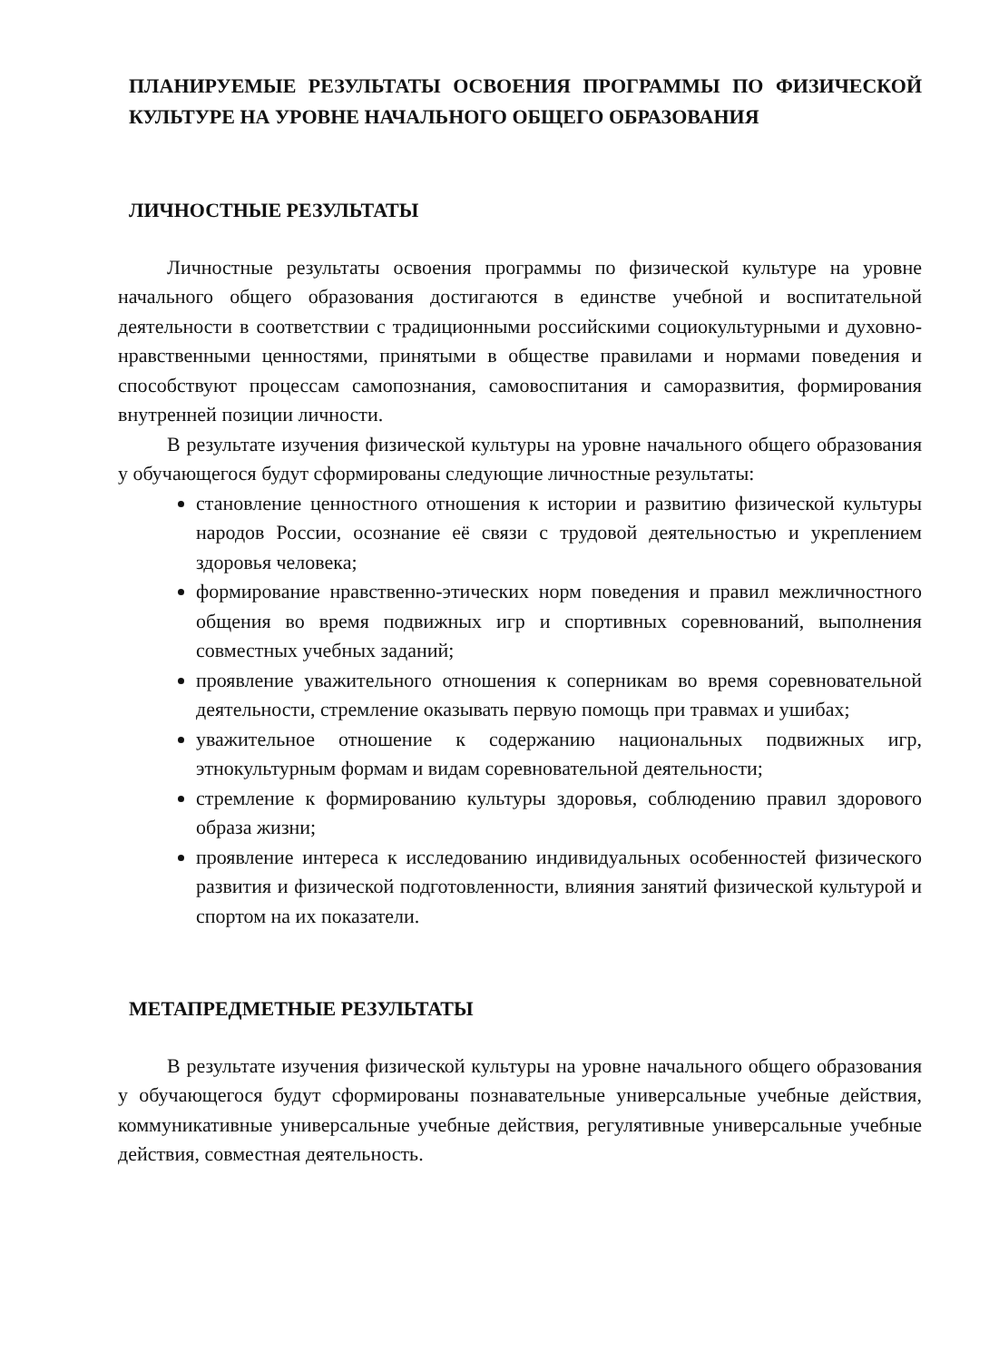ПЛАНИРУЕМЫЕ РЕЗУЛЬТАТЫ ОСВОЕНИЯ ПРОГРАММЫ ПО ФИЗИЧЕСКОЙ КУЛЬТУРЕ НА УРОВНЕ НАЧАЛЬНОГО ОБЩЕГО ОБРАЗОВАНИЯ
ЛИЧНОСТНЫЕ РЕЗУЛЬТАТЫ
Личностные результаты освоения программы по физической культуре на уровне начального общего образования достигаются в единстве учебной и воспитательной деятельности в соответствии с традиционными российскими социокультурными и духовно-нравственными ценностями, принятыми в обществе правилами и нормами поведения и способствуют процессам самопознания, самовоспитания и саморазвития, формирования внутренней позиции личности.
В результате изучения физической культуры на уровне начального общего образования у обучающегося будут сформированы следующие личностные результаты:
становление ценностного отношения к истории и развитию физической культуры народов России, осознание её связи с трудовой деятельностью и укреплением здоровья человека;
формирование нравственно-этических норм поведения и правил межличностного общения во время подвижных игр и спортивных соревнований, выполнения совместных учебных заданий;
проявление уважительного отношения к соперникам во время соревновательной деятельности, стремление оказывать первую помощь при травмах и ушибах;
уважительное отношение к содержанию национальных подвижных игр, этнокультурным формам и видам соревновательной деятельности;
стремление к формированию культуры здоровья, соблюдению правил здорового образа жизни;
проявление интереса к исследованию индивидуальных особенностей физического развития и физической подготовленности, влияния занятий физической культурой и спортом на их показатели.
МЕТАПРЕДМЕТНЫЕ РЕЗУЛЬТАТЫ
В результате изучения физической культуры на уровне начального общего образования у обучающегося будут сформированы познавательные универсальные учебные действия, коммуникативные универсальные учебные действия, регулятивные универсальные учебные действия, совместная деятельность.